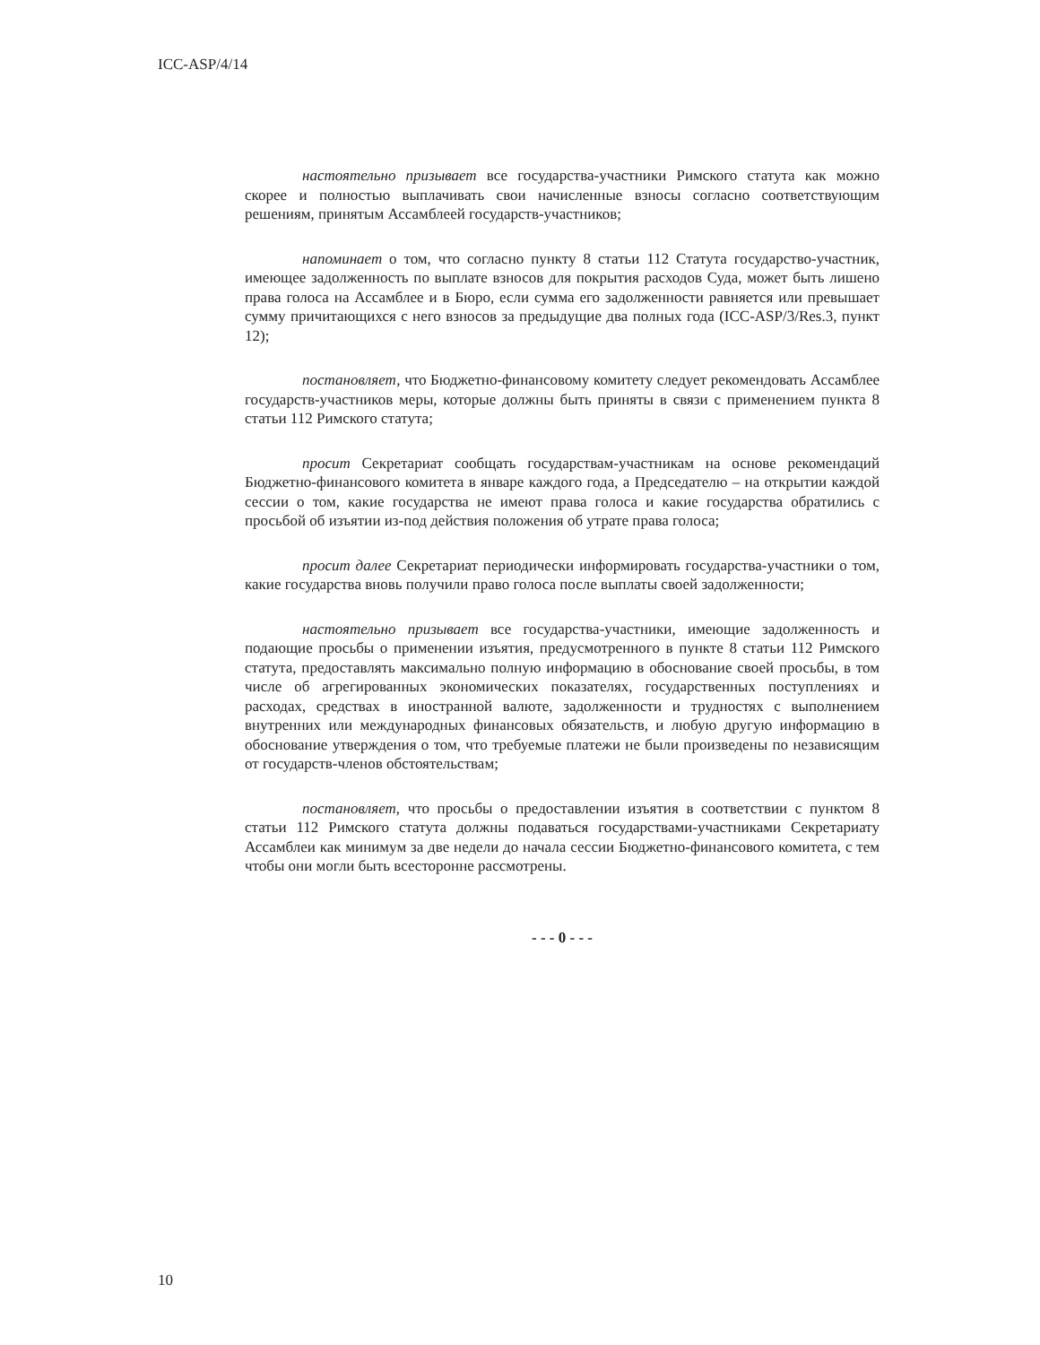ICC-ASP/4/14
настоятельно призывает все государства-участники Римского статута как можно скорее и полностью выплачивать свои начисленные взносы согласно соответствующим решениям, принятым Ассамблеей государств-участников;
напоминает о том, что согласно пункту 8 статьи 112 Статута государство-участник, имеющее задолженность по выплате взносов для покрытия расходов Суда, может быть лишено права голоса на Ассамблее и в Бюро, если сумма его задолженности равняется или превышает сумму причитающихся с него взносов за предыдущие два полных года (ICC-ASP/3/Res.3, пункт 12);
постановляет, что Бюджетно-финансовому комитету следует рекомендовать Ассамблее государств-участников меры, которые должны быть приняты в связи с применением пункта 8 статьи 112 Римского статута;
просит Секретариат сообщать государствам-участникам на основе рекомендаций Бюджетно-финансового комитета в январе каждого года, а Председателю – на открытии каждой сессии о том, какие государства не имеют права голоса и какие государства обратились с просьбой об изъятии из-под действия положения об утрате права голоса;
просит далее Секретариат периодически информировать государства-участники о том, какие государства вновь получили право голоса после выплаты своей задолженности;
настоятельно призывает все государства-участники, имеющие задолженность и подающие просьбы о применении изъятия, предусмотренного в пункте 8 статьи 112 Римского статута, предоставлять максимально полную информацию в обоснование своей просьбы, в том числе об агрегированных экономических показателях, государственных поступлениях и расходах, средствах в иностранной валюте, задолженности и трудностях с выполнением внутренних или международных финансовых обязательств, и любую другую информацию в обоснование утверждения о том, что требуемые платежи не были произведены по независящим от государств-членов обстоятельствам;
постановляет, что просьбы о предоставлении изъятия в соответствии с пунктом 8 статьи 112 Римского статута должны подаваться государствами-участниками Секретариату Ассамблеи как минимум за две недели до начала сессии Бюджетно-финансового комитета, с тем чтобы они могли быть всесторонне рассмотрены.
- - - 0 - - -
10